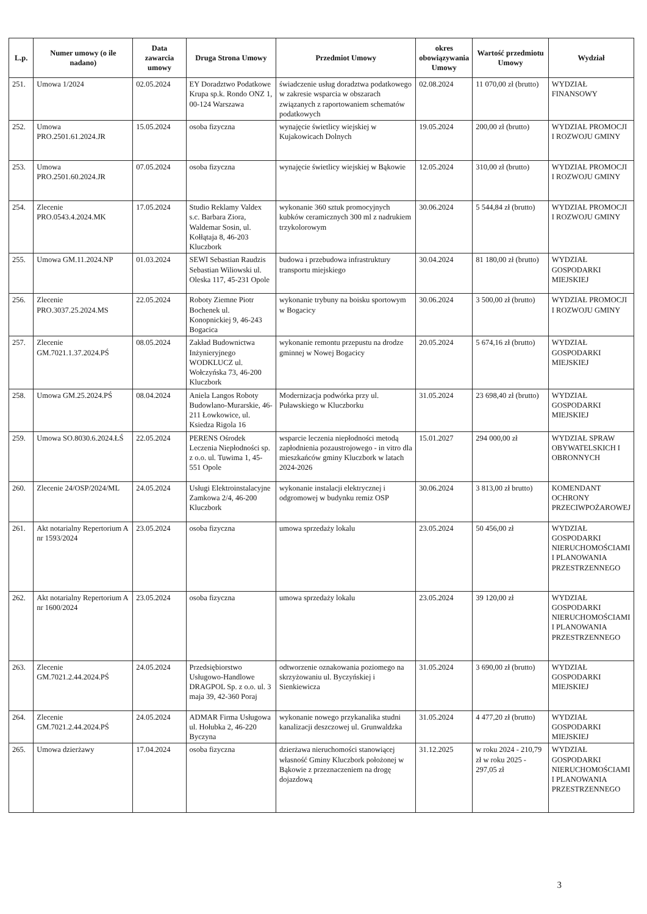| L.p. | Numer umowy (o ile nadano) | Data zawarcia umowy | Druga Strona Umowy | Przedmiot Umowy | okres obowiązywania Umowy | Wartość przedmiotu Umowy | Wydział |
| --- | --- | --- | --- | --- | --- | --- | --- |
| 251. | Umowa 1/2024 | 02.05.2024 | EY Doradztwo Podatkowe Krupa sp.k. Rondo ONZ 1, 00-124 Warszawa | świadczenie usług doradztwa podatkowego w zakresie wsparcia w obszarach związanych z raportowaniem schematów podatkowych | 02.08.2024 | 11 070,00 zł (brutto) | WYDZIAŁ FINANSOWY |
| 252. | Umowa PRO.2501.61.2024.JR | 15.05.2024 | osoba fizyczna | wynajęcie świetlicy wiejskiej w Kujakowicach Dolnych | 19.05.2024 | 200,00 zł (brutto) | WYDZIAŁ PROMOCJI I ROZWOJU GMINY |
| 253. | Umowa PRO.2501.60.2024.JR | 07.05.2024 | osoba fizyczna | wynajęcie świetlicy wiejskiej w Bąkowie | 12.05.2024 | 310,00 zł (brutto) | WYDZIAŁ PROMOCJI I ROZWOJU GMINY |
| 254. | Zlecenie PRO.0543.4.2024.MK | 17.05.2024 | Studio Reklamy Valdex s.c. Barbara Ziora, Waldemar Sosin, ul. Kołłątaja 8, 46-203 Kluczbork | wykonanie 360 sztuk promocyjnych kubków ceramicznych 300 ml z nadrukiem trzykolorowym | 30.06.2024 | 5 544,84 zł (brutto) | WYDZIAŁ PROMOCJI I ROZWOJU GMINY |
| 255. | Umowa GM.11.2024.NP | 01.03.2024 | SEWI Sebastian Raudzis Sebastian Wiliowski ul. Oleska 117, 45-231 Opole | budowa i przebudowa infrastruktury transportu miejskiego | 30.04.2024 | 81 180,00 zł (brutto) | WYDZIAŁ GOSPODARKI MIEJSKIEJ |
| 256. | Zlecenie PRO.3037.25.2024.MS | 22.05.2024 | Roboty Ziemne Piotr Bochenek ul. Konopnickiej 9, 46-243 Bogacica | wykonanie trybuny na boisku sportowym w Bogacicy | 30.06.2024 | 3 500,00 zł (brutto) | WYDZIAŁ PROMOCJI I ROZWOJU GMINY |
| 257. | Zlecenie GM.7021.1.37.2024.PŚ | 08.05.2024 | Zakład Budownictwa Inżynieryjnego WODKLUCZ ul. Wołczyńska 73, 46-200 Kluczbork | wykonanie remontu przepustu na drodze gminnej w Nowej Bogacicy | 20.05.2024 | 5 674,16 zł (brutto) | WYDZIAŁ GOSPODARKI MIEJSKIEJ |
| 258. | Umowa GM.25.2024.PŚ | 08.04.2024 | Aniela Langos Roboty Budowlano-Murarskie, 46-211 Łowkowice, ul. Ksiedza Rigola 16 | Modernizacja podwórka przy ul. Puławskiego w Kluczborku | 31.05.2024 | 23 698,40 zł (brutto) | WYDZIAŁ GOSPODARKI MIEJSKIEJ |
| 259. | Umowa SO.8030.6.2024.ŁŚ | 22.05.2024 | PERENS Ośrodek Leczenia Niepłodności sp. z o.o. ul. Tuwima 1, 45-551 Opole | wsparcie leczenia niepłodności metodą zapłodnienia pozaustrojowego - in vitro dla mieszkańców gminy Kluczbork w latach 2024-2026 | 15.01.2027 | 294 000,00 zł | WYDZIAŁ SPRAW OBYWATELSKICH I OBRONNYCH |
| 260. | Zlecenie 24/OSP/2024/ML | 24.05.2024 | Usługi Elektroinstalacyjne Zamkowa 2/4, 46-200 Kluczbork | wykonanie instalacji elektrycznej i odgromowej w budynku remiz OSP | 30.06.2024 | 3 813,00 zł brutto) | KOMENDANT OCHRONY PRZECIWPOŻAROWEJ |
| 261. | Akt notarialny Repertorium A nr 1593/2024 | 23.05.2024 | osoba fizyczna | umowa sprzedaży lokalu | 23.05.2024 | 50 456,00 zł | WYDZIAŁ GOSPODARKI NIERUCHOMOŚCIAMI I PLANOWANIA PRZESTRZENNEGO |
| 262. | Akt notarialny Repertorium A nr 1600/2024 | 23.05.2024 | osoba fizyczna | umowa sprzedaży lokalu | 23.05.2024 | 39 120,00 zł | WYDZIAŁ GOSPODARKI NIERUCHOMOŚCIAMI I PLANOWANIA PRZESTRZENNEGO |
| 263. | Zlecenie GM.7021.2.44.2024.PŚ | 24.05.2024 | Przedsiębiorstwo Usługowo-Handlowe DRAGPOL Sp. z o.o. ul. 3 maja 39, 42-360 Poraj | odtworzenie oznakowania poziomego na skrzyżowaniu ul. Byczyńskiej i Sienkiewicza | 31.05.2024 | 3 690,00 zł (brutto) | WYDZIAŁ GOSPODARKI MIEJSKIEJ |
| 264. | Zlecenie GM.7021.2.44.2024.PŚ | 24.05.2024 | ADMAR Firma Usługowa ul. Hołubka 2, 46-220 Byczyna | wykonanie nowego przykanalika studni kanalizacji deszczowej ul. Grunwaldzka | 31.05.2024 | 4 477,20 zł (brutto) | WYDZIAŁ GOSPODARKI MIEJSKIEJ |
| 265. | Umowa dzierżawy | 17.04.2024 | osoba fizyczna | dzierżawa nieruchomości stanowiącej własność Gminy Kluczbork położonej w Bąkowie z przeznaczeniem na drogę dojazdową | 31.12.2025 | w roku 2024 - 210,79 zł w roku 2025 - 297,05 zł | WYDZIAŁ GOSPODARKI NIERUCHOMOŚCIAMI I PLANOWANIA PRZESTRZENNEGO |
3